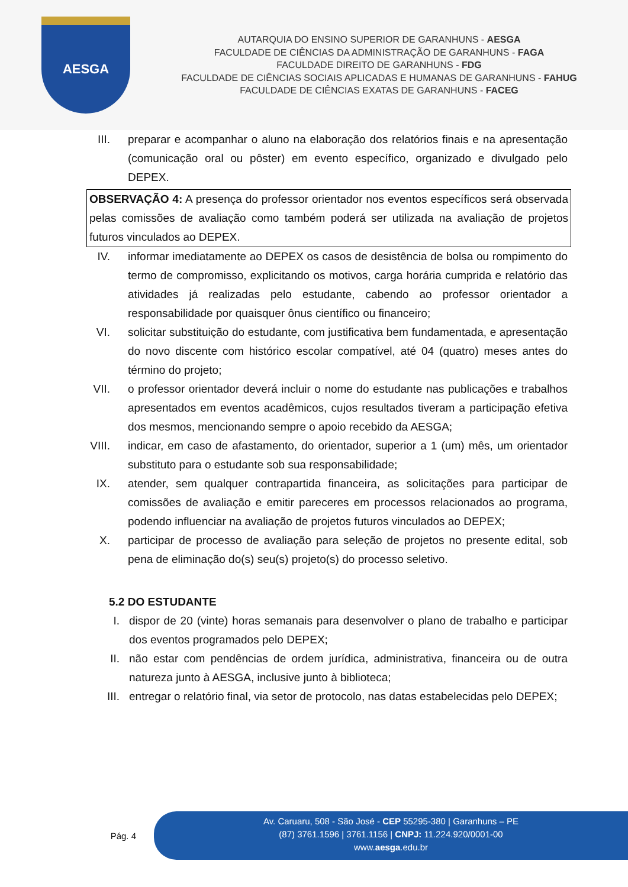AESGA
AUTARQUIA DO ENSINO SUPERIOR DE GARANHUNS - AESGA
FACULDADE DE CIÊNCIAS DA ADMINISTRAÇÃO DE GARANHUNS - FAGA
FACULDADE DIREITO DE GARANHUNS - FDG
FACULDADE DE CIÊNCIAS SOCIAIS APLICADAS E HUMANAS DE GARANHUNS - FAHUG
FACULDADE DE CIÊNCIAS EXATAS DE GARANHUNS - FACEG
III. preparar e acompanhar o aluno na elaboração dos relatórios finais e na apresentação (comunicação oral ou pôster) em evento específico, organizado e divulgado pelo DEPEX.
OBSERVAÇÃO 4: A presença do professor orientador nos eventos específicos será observada pelas comissões de avaliação como também poderá ser utilizada na avaliação de projetos futuros vinculados ao DEPEX.
IV. informar imediatamente ao DEPEX os casos de desistência de bolsa ou rompimento do termo de compromisso, explicitando os motivos, carga horária cumprida e relatório das atividades já realizadas pelo estudante, cabendo ao professor orientador a responsabilidade por quaisquer ônus científico ou financeiro;
VI. solicitar substituição do estudante, com justificativa bem fundamentada, e apresentação do novo discente com histórico escolar compatível, até 04 (quatro) meses antes do término do projeto;
VII. o professor orientador deverá incluir o nome do estudante nas publicações e trabalhos apresentados em eventos acadêmicos, cujos resultados tiveram a participação efetiva dos mesmos, mencionando sempre o apoio recebido da AESGA;
VIII. indicar, em caso de afastamento, do orientador, superior a 1 (um) mês, um orientador substituto para o estudante sob sua responsabilidade;
IX. atender, sem qualquer contrapartida financeira, as solicitações para participar de comissões de avaliação e emitir pareceres em processos relacionados ao programa, podendo influenciar na avaliação de projetos futuros vinculados ao DEPEX;
X. participar de processo de avaliação para seleção de projetos no presente edital, sob pena de eliminação do(s) seu(s) projeto(s) do processo seletivo.
5.2 DO ESTUDANTE
I. dispor de 20 (vinte) horas semanais para desenvolver o plano de trabalho e participar dos eventos programados pelo DEPEX;
II. não estar com pendências de ordem jurídica, administrativa, financeira ou de outra natureza junto à AESGA, inclusive junto à biblioteca;
III. entregar o relatório final, via setor de protocolo, nas datas estabelecidas pelo DEPEX;
Pág. 4
Av. Caruaru, 508 - São José - CEP 55295-380 | Garanhuns – PE
(87) 3761.1596 | 3761.1156 | CNPJ: 11.224.920/0001-00
www.aesga.edu.br